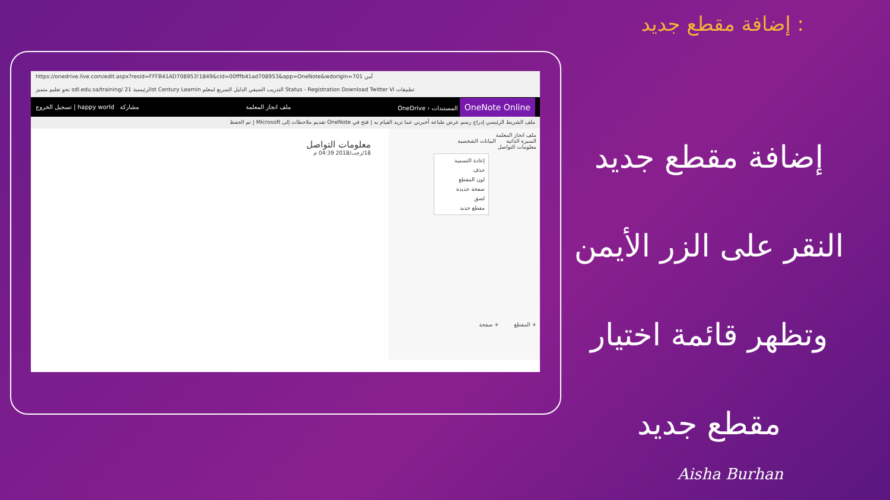إضافة مقطع جديد :
https://onedrive.live.com/edit.aspx?resid=FFFB41AD708953!1849&cid=00fffb41ad708953&app=OneNote&wdorigin=701 آمن
نحو تعليم متميز sdl.edu.sa/training/ الرئيسية 21st Century Learnin التدريب الصيفي الدليل السريع لمعلم Status - Registration Download Twitter Vi تطبيقات
تسجيل الخروج | happy world مشاركة ملف انجاز المعلمة OneDrive › المستندات OneNote Online
ملف الشريط الرئيسي إدراج رسم عرض طباعة أخبرني عما تريد القيام به | فتح في OneNote تقديم ملاحظات إلى Microsoft | تم الحفظ
معلومات التواصل
18/رجب/2018 04:39 م
ملف انجاز المعلمة
السيرة الذاتية البيانات الشخصية
معلومات التواصل
إعادة التسمية
حذف
لون المقطع
صفحة جديدة
لصق
مقطع جديد
+ المقطع + صفحة
إضافة مقطع جديد
النقر على الزر الأيمن
وتظهر قائمة اختيار
مقطع جديد
Aisha Burhan